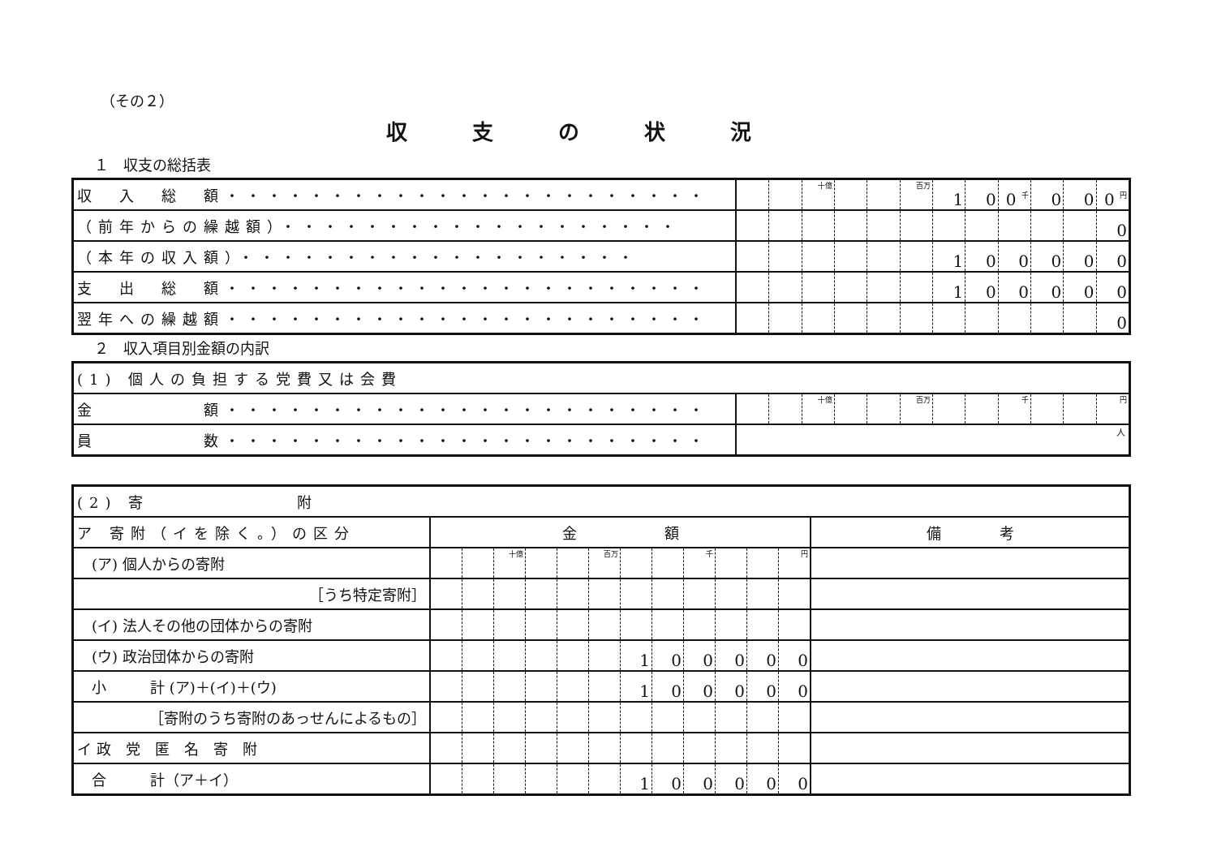（その２）
収支の状況
１　収支の総括表
| 収 入 総 額・・・・・・・・・・・・・・・・・・・・・・・ | | | 十億 | | | 百万 | 1 | 0 | 0 千 | 0 | 0 | 0 円 |
| （前年からの繰越額）・・・・・・・・・・・・・・・・・・・ | | | | | | | | | | | | 0 |
| （本年の収入額）・・・・・・・・・・・・・・・・・・・ | | | | | | | 1 | 0 | 0 | 0 | 0 | 0 |
| 支 出 総 額・・・・・・・・・・・・・・・・・・・・・・・ | | | | | | | 1 | 0 | 0 | 0 | 0 | 0 |
| 翌年への繰越額・・・・・・・・・・・・・・・・・・・・・・・ | | | | | | | | | | | | 0 |
２　収入項目別金額の内訳
| (1) 個人の負担する党費又は会費 | | | | | | | | | | | | |
| 金 額・・・・・・・・・・・・・・・・・・・・・・・ | | | 十億 | | | 百万 | | | 千 | | | 円 |
| 員 数・・・・・・・・・・・・・・・・・・・・・・・ | 人 | | | | | | | | | | | |
| (2) 寄 附 | | | | | | | | | | | | | |
| ア 寄附（イを除く。）の区分 | 金 額 | | | | | | | | | | | | 備 考 |
| (ア) 個人からの寄附 | | | 十億 | | | 百万 | | | 千 | | | 円 | |
| ［うち特定寄附］ | | | | | | | | | | | | | |
| (イ) 法人その他の団体からの寄附 | | | | | | | | | | | | | |
| (ウ) 政治団体からの寄附 | | | | | | | 1 | 0 | 0 | 0 | 0 | 0 | |
| 小 計 (ア)＋(イ)＋(ウ) | | | | | | | 1 | 0 | 0 | 0 | 0 | 0 | |
| ［寄附のうち寄附のあっせんによるもの］ | | | | | | | | | | | | | |
| イ 政 党 匿 名 寄 附 | | | | | | | | | | | | | |
| 合 計（ア＋イ） | | | | | | | 1 | 0 | 0 | 0 | 0 | 0 | |